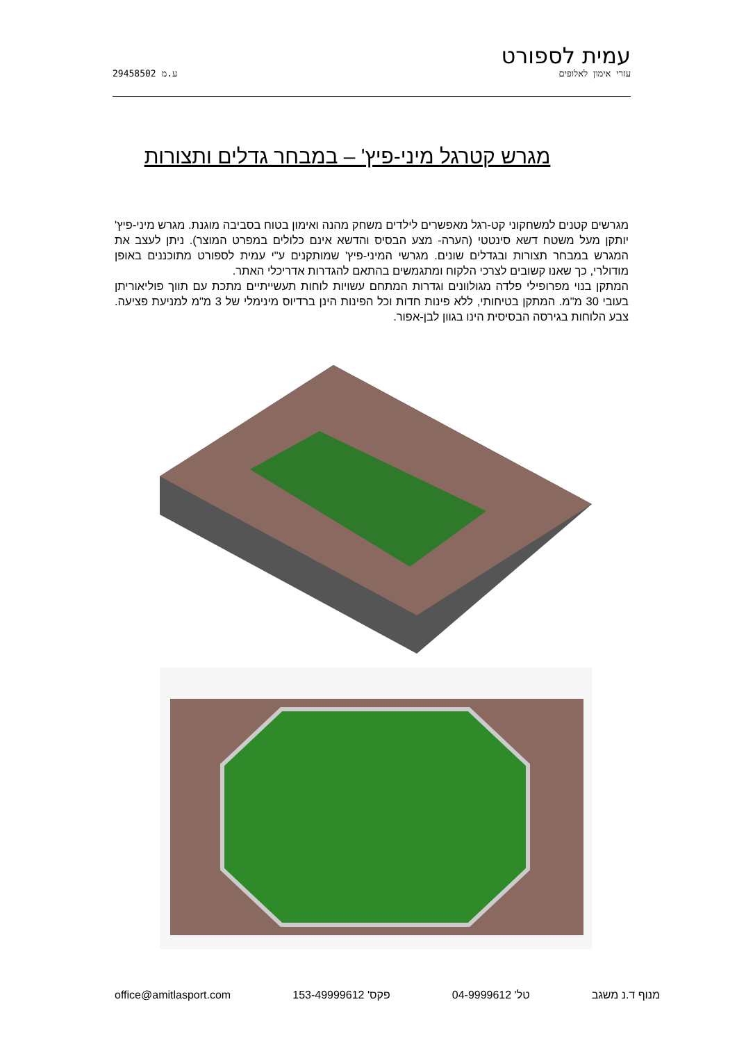עמית לספורט
עזרי אימון לאלופים ע.מ 29458502
מגרש קטרגל מיני-פיץ' – במבחר גדלים ותצורות
מגרשים קטנים למשחקוני קט-רגל מאפשרים לילדים משחק מהנה ואימון בטוח בסביבה מוגנת. מגרש מיני-פיץ' יותקן מעל משטח דשא סינטטי (הערה- מצע הבסיס והדשא אינם כלולים במפרט המוצר). ניתן לעצב את המגרש במבחר תצורות ובגדלים שונים. מגרשי המיני-פיץ' שמותקנים ע"י עמית לספורט מתוכננים באופן מודולרי, כך שאנו קשובים לצרכי הלקוח ומתגמשים בהתאם להגדרות אדריכלי האתר.
המתקן בנוי מפרופילי פלדה מגולוונים וגדרות המתחם עשויות לוחות תעשייתיים מתכת עם תווך פוליאוריתן בעובי 30 מ"מ. המתקן בטיחותי, ללא פינות חדות וכל הפינות הינן ברדיוס מינימלי של 3 מ"מ למניעת פציעה. צבע הלוחות בגירסה הבסיסית הינו בגוון לבן-אפור.
מנוף ד.נ משגב טל' 04-9999612 פקס' 153-49999612 office@amitlasport.com